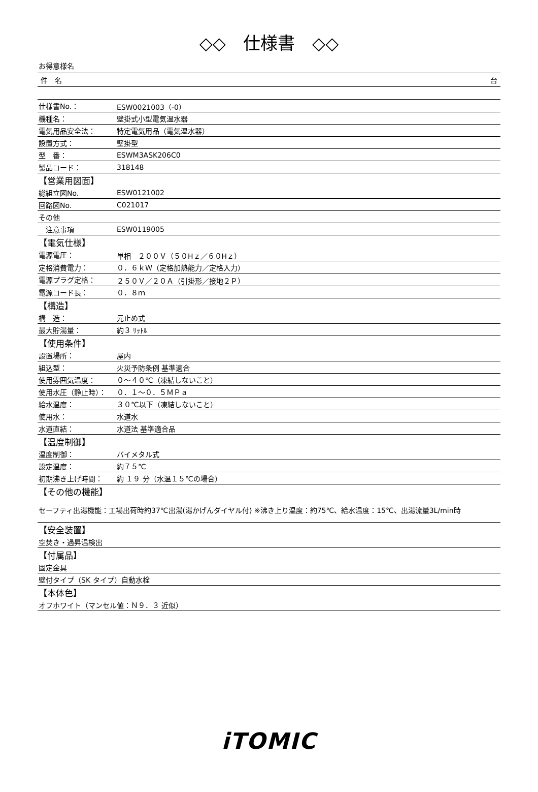◇◇　仕様書　◇◇
お得意様名
件　名 台
| 仕様書No.： | ESW0021003（-0） |
| 機種名： | 壁掛式小型電気温水器 |
| 電気用品安全法： | 特定電気用品（電気温水器） |
| 設置方式： | 壁掛型 |
| 型 番： | ESWM3ASK206C0 |
| 製品コード： | 318148 |
| 【営業用図面】 | |
| 総組立図No. | ESW0121002 |
| 回路図No. | C021017 |
| その他 | |
| 注意事項 | ESW0119005 |
| 【電気仕様】 | |
| 電源電圧： | 単相 ２００Ｖ（５０Hｚ／６０Hｚ） |
| 定格消費電力： | ０．６ｋＷ（定格加熱能力／定格入力） |
| 電源プラグ定格： | ２５０Ｖ／２０Ａ（引掛形／接地２Ｐ） |
| 電源コード長： | ０．８ｍ |
| 【構造】 | |
| 構 造： | 元止め式 |
| 最大貯湯量： | 約３ ﾘｯﾄﾙ |
| 【使用条件】 | |
| 設置場所： | 屋内 |
| 組込型： | 火災予防条例 基準適合 |
| 使用雰囲気温度： | ０～４０℃（凍結しないこと） |
| 使用水圧（静止時）： | ０．１～０．５ＭＰａ |
| 給水温度： | ３０℃以下（凍結しないこと） |
| 使用水： | 水道水 |
| 水道直結： | 水道法 基準適合品 |
| 【温度制御】 | |
| 温度制御： | バイメタル式 |
| 設定温度： | 約７５℃ |
| 初期沸き上げ時間： | 約 １９ 分（水温１５℃の場合） |
| 【その他の機能】 | |
| セーフティ出湯機能：工場出荷時約37℃出湯(湯かげんダイヤル付) ※沸き上り温度：約75℃、給水温度：15℃、出湯流量3L/min時 | |
| 【安全装置】 | |
| 空焚き・過昇温検出 | |
| 【付属品】 | |
| 固定金具 | |
| 壁付タイプ（SK タイプ）自動水栓 | |
| 【本体色】 | |
| オフホワイト（マンセル値：Ｎ９．３ 近似） | |
iTOMIC